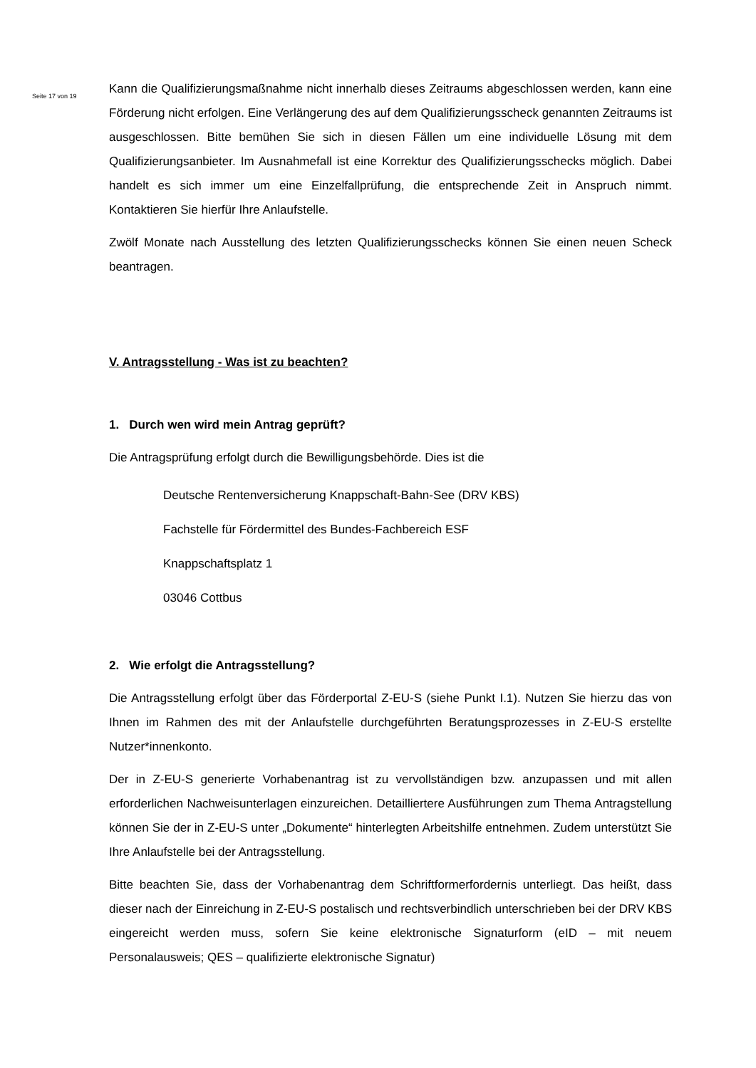Seite 17 von 19
Kann die Qualifizierungsmaßnahme nicht innerhalb dieses Zeitraums abgeschlossen werden, kann eine Förderung nicht erfolgen. Eine Verlängerung des auf dem Qualifizierungsscheck genannten Zeitraums ist ausgeschlossen. Bitte bemühen Sie sich in diesen Fällen um eine individuelle Lösung mit dem Qualifizierungsanbieter. Im Ausnahmefall ist eine Korrektur des Qualifizierungsschecks möglich. Dabei handelt es sich immer um eine Einzelfallprüfung, die entsprechende Zeit in Anspruch nimmt. Kontaktieren Sie hierfür Ihre Anlaufstelle.
Zwölf Monate nach Ausstellung des letzten Qualifizierungsschecks können Sie einen neuen Scheck beantragen.
V. Antragsstellung - Was ist zu beachten?
1. Durch wen wird mein Antrag geprüft?
Die Antragsprüfung erfolgt durch die Bewilligungsbehörde. Dies ist die
Deutsche Rentenversicherung Knappschaft-Bahn-See (DRV KBS)
Fachstelle für Fördermittel des Bundes-Fachbereich ESF
Knappschaftsplatz 1
03046 Cottbus
2. Wie erfolgt die Antragsstellung?
Die Antragsstellung erfolgt über das Förderportal Z-EU-S (siehe Punkt I.1). Nutzen Sie hierzu das von Ihnen im Rahmen des mit der Anlaufstelle durchgeführten Beratungsprozesses in Z-EU-S erstellte Nutzer*innenkonto.
Der in Z-EU-S generierte Vorhabenantrag ist zu vervollständigen bzw. anzupassen und mit allen erforderlichen Nachweisunterlagen einzureichen. Detailliertere Ausführungen zum Thema Antragstellung können Sie der in Z-EU-S unter „Dokumente“ hinterlegten Arbeitshilfe entnehmen. Zudem unterstützt Sie Ihre Anlaufstelle bei der Antragsstellung.
Bitte beachten Sie, dass der Vorhabenantrag dem Schriftformerfordernis unterliegt. Das heißt, dass dieser nach der Einreichung in Z-EU-S postalisch und rechtsverbindlich unterschrieben bei der DRV KBS eingereicht werden muss, sofern Sie keine elektronische Signaturform (eID – mit neuem Personalausweis; QES – qualifizierte elektronische Signatur)